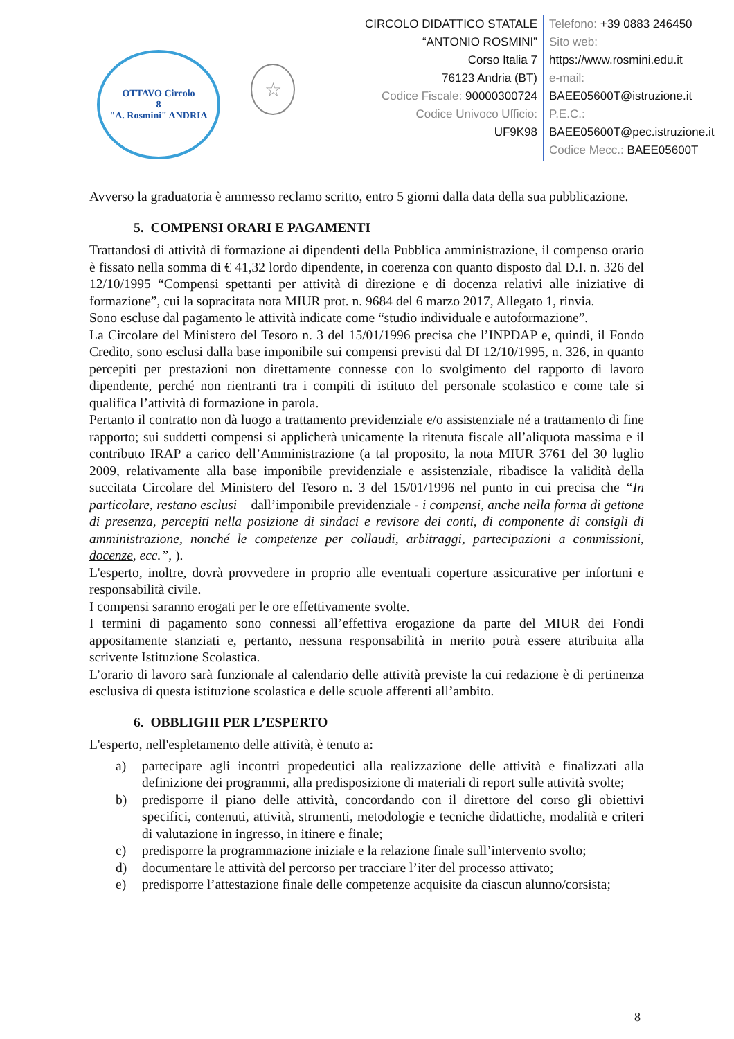OTTAVO Circolo
8
"A. Rosmini" ANDRIA
☆
CIRCOLO DIDATTICO STATALE
“ANTONIO ROSMINI”
Corso Italia 7
76123 Andria (BT)
Codice Fiscale: 90000300724
Codice Univoco Ufficio:
UF9K98
Telefono: +39 0883 246450
Sito web:
https://www.rosmini.edu.it
e-mail:
BAEE05600T@istruzione.it
P.E.C.:
BAEE05600T@pec.istruzione.it
Codice Mecc.: BAEE05600T
Avverso la graduatoria è ammesso reclamo scritto, entro 5 giorni dalla data della sua pubblicazione.
5. COMPENSI ORARI E PAGAMENTI
Trattandosi di attività di formazione ai dipendenti della Pubblica amministrazione, il compenso orario è fissato nella somma di € 41,32 lordo dipendente, in coerenza con quanto disposto dal D.I. n. 326 del 12/10/1995 “Compensi spettanti per attività di direzione e di docenza relativi alle iniziative di formazione”, cui la sopracitata nota MIUR prot. n. 9684 del 6 marzo 2017, Allegato 1, rinvia.
Sono escluse dal pagamento le attività indicate come “studio individuale e autoformazione”.
La Circolare del Ministero del Tesoro n. 3 del 15/01/1996 precisa che l’INPDAP e, quindi, il Fondo Credito, sono esclusi dalla base imponibile sui compensi previsti dal DI 12/10/1995, n. 326, in quanto percepiti per prestazioni non direttamente connesse con lo svolgimento del rapporto di lavoro dipendente, perché non rientranti tra i compiti di istituto del personale scolastico e come tale si qualifica l’attività di formazione in parola.
Pertanto il contratto non dà luogo a trattamento previdenziale e/o assistenziale né a trattamento di fine rapporto; sui suddetti compensi si applicherà unicamente la ritenuta fiscale all’aliquota massima e il contributo IRAP a carico dell’Amministrazione (a tal proposito, la nota MIUR 3761 del 30 luglio 2009, relativamente alla base imponibile previdenziale e assistenziale, ribadisce la validità della succitata Circolare del Ministero del Tesoro n. 3 del 15/01/1996 nel punto in cui precisa che “In particolare, restano esclusi – dall’imponibile previdenziale - i compensi, anche nella forma di gettone di presenza, percepiti nella posizione di sindaci e revisore dei conti, di componente di consigli di amministrazione, nonché le competenze per collaudi, arbitraggi, partecipazioni a commissioni, docenze, ecc.”, ).
L'esperto, inoltre, dovrà provvedere in proprio alle eventuali coperture assicurative per infortuni e responsabilità civile.
I compensi saranno erogati per le ore effettivamente svolte.
I termini di pagamento sono connessi all’effettiva erogazione da parte del MIUR dei Fondi appositamente stanziati e, pertanto, nessuna responsabilità in merito potrà essere attribuita alla scrivente Istituzione Scolastica.
L’orario di lavoro sarà funzionale al calendario delle attività previste la cui redazione è di pertinenza esclusiva di questa istituzione scolastica e delle scuole afferenti all’ambito.
6. OBBLIGHI PER L’ESPERTO
L'esperto, nell'espletamento delle attività, è tenuto a:
a) partecipare agli incontri propedeutici alla realizzazione delle attività e finalizzati alla definizione dei programmi, alla predisposizione di materiali di report sulle attività svolte;
b) predisporre il piano delle attività, concordando con il direttore del corso gli obiettivi specifici, contenuti, attività, strumenti, metodologie e tecniche didattiche, modalità e criteri di valutazione in ingresso, in itinere e finale;
c) predisporre la programmazione iniziale e la relazione finale sull’intervento svolto;
d) documentare le attività del percorso per tracciare l’iter del processo attivato;
e) predisporre l’attestazione finale delle competenze acquisite da ciascun alunno/corsista;
8